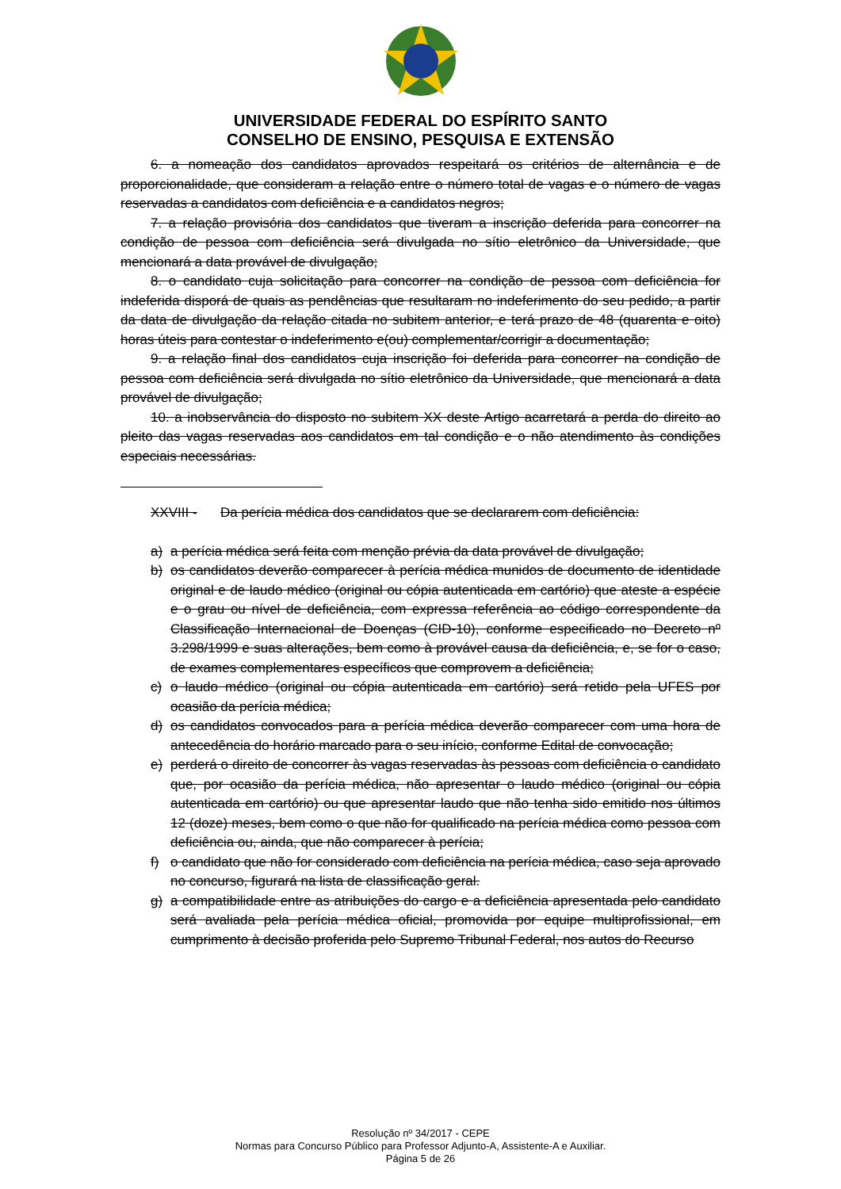UNIVERSIDADE FEDERAL DO ESPÍRITO SANTO
CONSELHO DE ENSINO, PESQUISA E EXTENSÃO
6. a nomeação dos candidatos aprovados respeitará os critérios de alternância e de proporcionalidade, que consideram a relação entre o número total de vagas e o número de vagas reservadas a candidatos com deficiência e a candidatos negros;
7. a relação provisória dos candidatos que tiveram a inscrição deferida para concorrer na condição de pessoa com deficiência será divulgada no sítio eletrônico da Universidade, que mencionará a data provável de divulgação;
8. o candidato cuja solicitação para concorrer na condição de pessoa com deficiência for indeferida disporá de quais as pendências que resultaram no indeferimento do seu pedido, a partir da data de divulgação da relação citada no subitem anterior, e terá prazo de 48 (quarenta e oito) horas úteis para contestar o indeferimento e(ou) complementar/corrigir a documentação;
9. a relação final dos candidatos cuja inscrição foi deferida para concorrer na condição de pessoa com deficiência será divulgada no sítio eletrônico da Universidade, que mencionará a data provável de divulgação;
10. a inobservância do disposto no subitem XX deste Artigo acarretará a perda do direito ao pleito das vagas reservadas aos candidatos em tal condição e o não atendimento às condições especiais necessárias.
XXVIII - Da perícia médica dos candidatos que se declararem com deficiência:
a) a perícia médica será feita com menção prévia da data provável de divulgação;
b) os candidatos deverão comparecer à perícia médica munidos de documento de identidade original e de laudo médico (original ou cópia autenticada em cartório) que ateste a espécie e o grau ou nível de deficiência, com expressa referência ao código correspondente da Classificação Internacional de Doenças (CID-10), conforme especificado no Decreto nº 3.298/1999 e suas alterações, bem como à provável causa da deficiência, e, se for o caso, de exames complementares específicos que comprovem a deficiência;
c) o laudo médico (original ou cópia autenticada em cartório) será retido pela UFES por ocasião da perícia médica;
d) os candidatos convocados para a perícia médica deverão comparecer com uma hora de antecedência do horário marcado para o seu início, conforme Edital de convocação;
e) perderá o direito de concorrer às vagas reservadas às pessoas com deficiência o candidato que, por ocasião da perícia médica, não apresentar o laudo médico (original ou cópia autenticada em cartório) ou que apresentar laudo que não tenha sido emitido nos últimos 12 (doze) meses, bem como o que não for qualificado na perícia médica como pessoa com deficiência ou, ainda, que não comparecer à perícia;
f) o candidato que não for considerado com deficiência na perícia médica, caso seja aprovado no concurso, figurará na lista de classificação geral.
g) a compatibilidade entre as atribuições do cargo e a deficiência apresentada pelo candidato será avaliada pela perícia médica oficial, promovida por equipe multiprofissional, em cumprimento à decisão proferida pelo Supremo Tribunal Federal, nos autos do Recurso
Resolução nº 34/2017 - CEPE
Normas para Concurso Público para Professor Adjunto-A, Assistente-A e Auxiliar.
Página 5 de 26